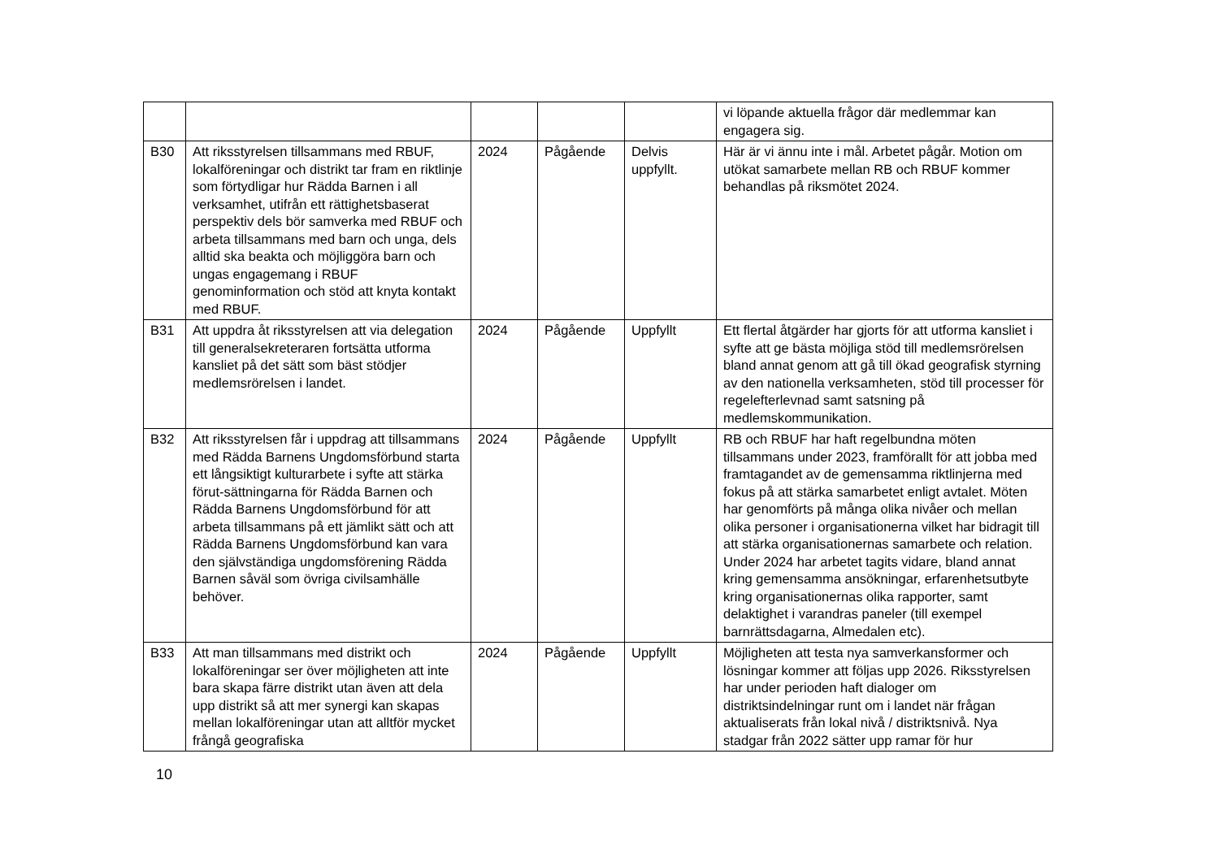| | | | | | vi löpande aktuella frågor där medlemmar kan engagera sig. |
| B30 | Att riksstyrelsen tillsammans med RBUF, lokalföreningar och distrikt tar fram en riktlinje som förtydligar hur Rädda Barnen i all verksamhet, utifrån ett rättighetsbaserat perspektiv dels bör samverka med RBUF och arbeta tillsammans med barn och unga, dels alltid ska beakta och möjliggöra barn och ungas engagemang i RBUF genominformation och stöd att knyta kontakt med RBUF. | 2024 | Pågående | Delvis uppfyllt. | Här är vi ännu inte i mål. Arbetet pågår. Motion om utökat samarbete mellan RB och RBUF kommer behandlas på riksmötet 2024. |
| B31 | Att uppdra åt riksstyrelsen att via delegation till generalsekreteraren fortsätta utforma kansliet på det sätt som bäst stödjer medlemsrörelsen i landet. | 2024 | Pågående | Uppfyllt | Ett flertal åtgärder har gjorts för att utforma kansliet i syfte att ge bästa möjliga stöd till medlemsrörelsen bland annat genom att gå till ökad geografisk styrning av den nationella verksamheten, stöd till processer för regelefterlevnad samt satsning på medlemskommunikation. |
| B32 | Att riksstyrelsen får i uppdrag att tillsammans med Rädda Barnens Ungdomsförbund starta ett långsiktigt kulturarbete i syfte att stärka förut-sättningarna för Rädda Barnen och Rädda Barnens Ungdomsförbund för att arbeta tillsammans på ett jämlikt sätt och att Rädda Barnens Ungdomsförbund kan vara den självständiga ungdomsförening Rädda Barnen såväl som övriga civilsamhälle behöver. | 2024 | Pågående | Uppfyllt | RB och RBUF har haft regelbundna möten tillsammans under 2023, framförallt för att jobba med framtagandet av de gemensamma riktlinjerna med fokus på att stärka samarbetet enligt avtalet. Möten har genomförts på många olika nivåer och mellan olika personer i organisationerna vilket har bidragit till att stärka organisationernas samarbete och relation. Under 2024 har arbetet tagits vidare, bland annat kring gemensamma ansökningar, erfarenhetsutbyte kring organisationernas olika rapporter, samt delaktighet i varandras paneler (till exempel barnrättsdagarna, Almedalen etc). |
| B33 | Att man tillsammans med distrikt och lokalföreningar ser över möjligheten att inte bara skapa färre distrikt utan även att dela upp distrikt så att mer synergi kan skapas mellan lokalföreningar utan att alltför mycket frångå geografiska | 2024 | Pågående | Uppfyllt | Möjligheten att testa nya samverkansformer och lösningar kommer att följas upp 2026. Riksstyrelsen har under perioden haft dialoger om distriktsindelningar runt om i landet när frågan aktualiserats från lokal nivå / distriktsnivå. Nya stadgar från 2022 sätter upp ramar för hur |
10